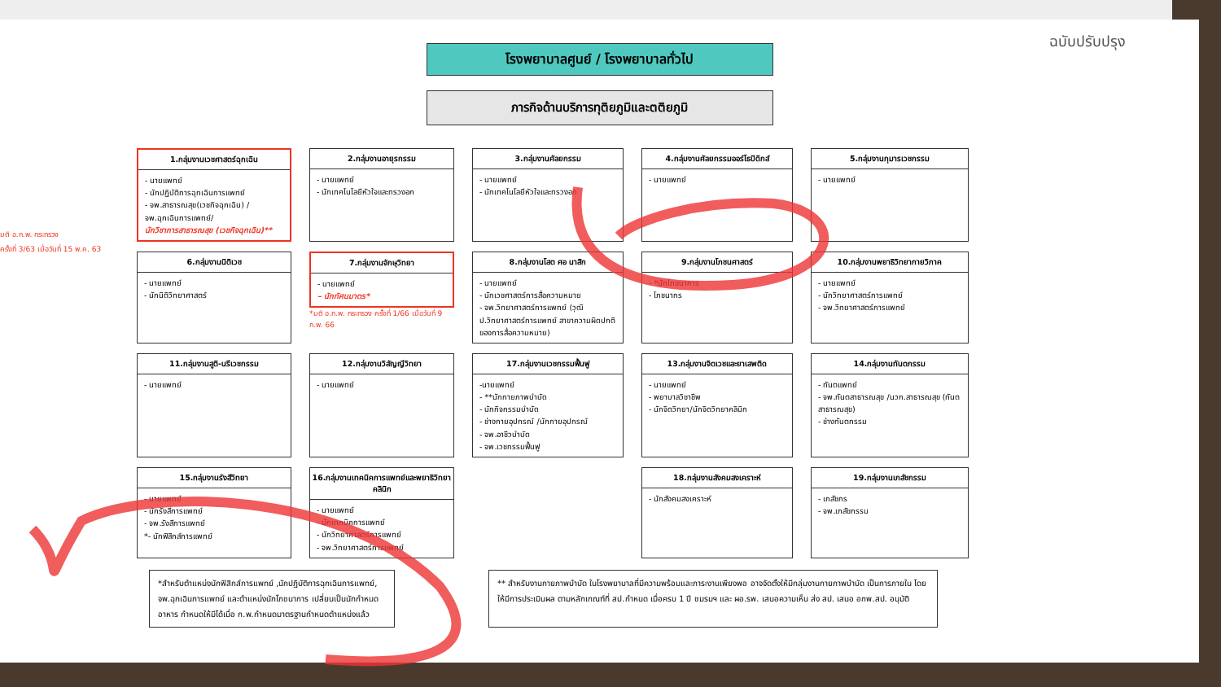ฉบับปรับปรุง
มติ อ.ก.พ. กระทรวง
ครั้งที่ 3/63 เมื่อวันที่ 15 พ.ค. 63
โรงพยาบาลศูนย์ / โรงพยาบาลทั่วไป
ภารกิจด้านบริการทุติยภูมิและตติยภูมิ
1.กลุ่มงานเวชศาสตร์ฉุกเฉิน
- นายแพทย์
- นักปฏิบัติการฉุกเฉินการแพทย์
- จพ.สาธารณสุข(เวชกิจฉุกเฉิน) / จพ.ฉุกเฉินการแพทย์/
นักวิชาการสาธารณสุข (เวชกิจฉุกเฉิน)**
2.กลุ่มงานอายุรกรรม
- นายแพทย์
- นักเทคโนโลยีหัวใจและทรวงอก
3.กลุ่มงานศัลยกรรม
- นายแพทย์
- นักเทคโนโลยีหัวใจและทรวงอก
4.กลุ่มงานศัลยกรรมออร์โธปิดิกส์
- นายแพทย์
5.กลุ่มงานกุมารเวชกรรม
- นายแพทย์
6.กลุ่มงานนิติเวช
- นายแพทย์
- นักนิติวิทยาศาสตร์
7.กลุ่มงานจักษุวิทยา
- นายแพทย์
– นักทัศนมาตร*
*มติ อ.ก.พ. กระทรวง ครั้งที่ 1/66 เมื่อวันที่ 9 ก.พ. 66
8.กลุ่มงานโสต ศอ นาสิก
- นายแพทย์
- นักเวชศาสตร์การสื่อความหมาย
- จพ.วิทยาศาสตร์การแพทย์ (วุฒิ ป.วิทยาศาสตร์การแพทย์ สาขาความผิดปกติของการสื่อความหมาย)
9.กลุ่มงานโภชนศาสตร์
- *นักโภชนาการ
- โภชนากร
10.กลุ่มงานพยาธิวิทยากายวิภาค
- นายแพทย์
- นักวิทยาศาสตร์การแพทย์
- จพ.วิทยาศาสตร์การแพทย์
11.กลุ่มงานสูติ-นรีเวชกรรม
- นายแพทย์
12.กลุ่มงานวิสัญญีวิทยา
- นายแพทย์
17.กลุ่มงานเวชกรรมฟื้นฟู
-นายแพทย์
- **นักกายภาพบำบัด
- นักกิจกรรมบำบัด
- ช่างกายอุปกรณ์ /นักกายอุปกรณ์
- จพ.อาชีวบำบัด
- จพ.เวชกรรมฟื้นฟู
13.กลุ่มงานจิตเวชและยาเสพติด
- นายแพทย์
- พยาบาลวิชาชีพ
- นักจิตวิทยา/นักจิตวิทยาคลินิก
14.กลุ่มงานทันตกรรม
- ทันตแพทย์
- จพ.ทันตสาธารณสุข /นวก.สาธารณสุข (ทันตสาธารณสุข)
- ช่างทันตกรรม
15.กลุ่มงานรังสีวิทยา
- นายแพทย์
- นักรังสีการแพทย์
- จพ.รังสีการแพทย์
*- นักฟิสิกส์การแพทย์
16.กลุ่มงานเทคนิคการแพทย์และพยาธิวิทยาคลินิก
- นายแพทย์
- นักเทคนิคการแพทย์
- นักวิทยาศาสตร์การแพทย์
- จพ.วิทยาศาสตร์การแพทย์
18.กลุ่มงานสังคมสงเคราะห์
- นักสังคมสงเคราะห์
19.กลุ่มงานเภสัชกรรม
- เภสัชกร
- จพ.เภสัชกรรม
*สำหรับตำแหน่งนักฟิสิกส์การแพทย์ ,นักปฏิบัติการฉุกเฉินการแพทย์, จพ.ฉุกเฉินการแพทย์ และตำแหน่งนักโภชนาการ เปลี่ยนเป็นนักกำหนดอาหาร กำหนดให้มีได้เมื่อ ก.พ.กำหนดมาตรฐานกำหนดตำแหน่งแล้ว
** สำหรับงานกายภาพบำบัด ในโรงพยาบาลที่มีความพร้อมและภาระงานเพียงพอ อาจจัดตั้งให้มีกลุ่มงานกายภาพบำบัด เป็นการภายใน โดยให้มีการประเมินผล ตามหลักเกณฑ์ที่ สป.กำหนด เมื่อครบ 1 ปี ชมรมฯ และ ผอ.รพ. เสนอความเห็น ส่ง สป. เสนอ อกพ.สป. อนุมัติ